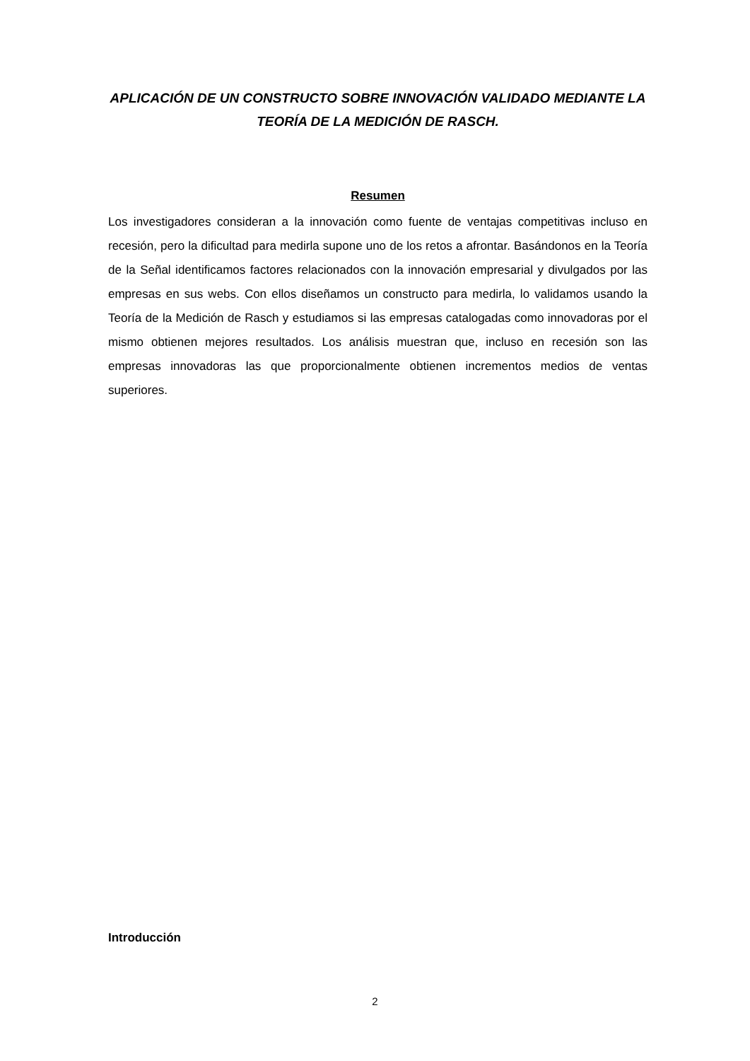APLICACIÓN DE UN CONSTRUCTO SOBRE INNOVACIÓN VALIDADO MEDIANTE LA TEORÍA DE LA MEDICIÓN DE RASCH.
Resumen
Los investigadores consideran a la innovación como fuente de ventajas competitivas incluso en recesión, pero la dificultad para medirla supone uno de los retos a afrontar. Basándonos en la Teoría de la Señal identificamos factores relacionados con la innovación empresarial y divulgados por las empresas en sus webs. Con ellos diseñamos un constructo para medirla, lo validamos usando la Teoría de la Medición de Rasch y estudiamos si las empresas catalogadas como innovadoras por el mismo obtienen mejores resultados. Los análisis muestran que, incluso en recesión son las empresas innovadoras las que proporcionalmente obtienen incrementos medios de ventas superiores.
Introducción
2